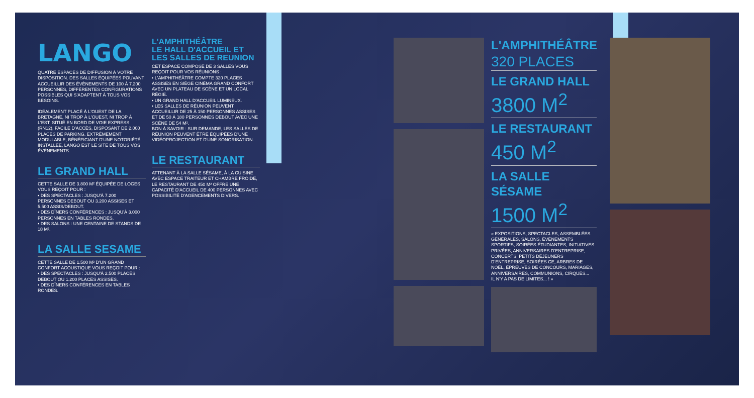LANGO
QUATRE ESPACES DE DIFFUSION À VOTRE DISPOSITION. DES SALLES ÉQUIPÉES POUVANT ACCUEILLIR DES ÉVÈNEMENTS DE 100 À 7.200 PERSONNES, DIFFÉRENTES CONFIGURATIONS POSSIBLES QUI S'ADAPTENT À TOUS VOS BESOINS.
IDÉALEMENT PLACÉ À L'OUEST DE LA BRETAGNE, NI TROP À L'OUEST, NI TROP À L'EST, SITUÉ EN BORD DE VOIE EXPRESS (RN12), FACILE D'ACCÈS, DISPOSANT DE 2.000 PLACES DE PARKING. EXTRÊMEMENT MODULABLE, BÉNÉFICIANT D'UNE NOTORIÉTÉ INSTALLÉE, LANGO EST LE SITE DE TOUS VOS ÉVÈNEMENTS.
LE GRAND HALL
CETTE SALLE DE 3.800 M² ÉQUIPÉE DE LOGES VOUS REÇOIT POUR :
• DES SPECTACLES : JUSQU'À 7.200 PERSONNES DEBOUT OU 3.200 ASSISES ET 5.500 ASSIS/DEBOUT.
• DES DÎNERS CONFÉRENCES : JUSQU'À 3.000 PERSONNES EN TABLES RONDES.
• DES SALONS : UNE CENTAINE DE STANDS DE 18 M².
LA SALLE SESAME
CETTE SALLE DE 1.500 M² D'UN GRAND CONFORT ACOUSTIQUE VOUS REÇOIT POUR :
• DES SPECTACLES : JUSQU'À 2.500 PLACES DEBOUT OU 1.200 PLACES ASSISES.
• DES DÎNERS CONFÉRENCES EN TABLES RONDES.
L'AMPHITHÉÂTRE
LE HALL D'ACCUEIL ET
LES SALLES DE REUNION
CET ESPACE COMPOSÉ DE 3 SALLES VOUS REÇOIT POUR VOS RÉUNIONS :
• L'AMPHITHÉÂTRE COMPTE 320 PLACES ASSISES EN SIÈGE CINÉMA GRAND CONFORT AVEC UN PLATEAU DE SCÈNE ET UN LOCAL RÉGIE.
• UN GRAND HALL D'ACCUEIL LUMINEUX.
• LES SALLES DE RÉUNION PEUVENT ACCUEILLIR DE 25 À 150 PERSONNES ASSISES ET DE 50 À 180 PERSONNES DEBOUT AVEC UNE SCÈNE DE 54 M².
BON À SAVOIR : SUR DEMANDE, LES SALLES DE RÉUNION PEUVENT ÊTRE ÉQUIPÉES D'UNE VIDÉOPROJECTION ET D'UNE SONORISATION.
LE RESTAURANT
ATTENANT À LA SALLE SÉSAME, À LA CUISINE AVEC ESPACE TRAITEUR ET CHAMBRE FROIDE, LE RESTAURANT DE 450 M² OFFRE UNE CAPACITÉ D'ACCUEIL DE 400 PERSONNES AVEC POSSIBILITÉ D'AGENCEMENTS DIVERS.
L'AMPHITHÉÂTRE
320 PLACES
LE GRAND HALL
3800 M<sup>2</sup>
LE RESTAURANT
450 M<sup>2</sup>
LA SALLE SÉSAME
1500 M<sup>2</sup>
« EXPOSITIONS, SPECTACLES, ASSEMBLÉES GÉNÉRALES, SALONS, ÉVÈNEMENTS SPORTIFS, SOIRÉES ÉTUDIANTES, INITIATIVES PRIVÉES, ANNIVERSAIRES D'ENTREPRISE, CONCERTS, PETITS DÉJEUNERS D'ENTREPRISE, SOIRÉES CE, ARBRES DE NOËL, ÉPREUVES DE CONCOURS, MARIAGES, ANNIVERSAIRES, COMMUNIONS, CIRQUES...
IL N'Y A PAS DE LIMITES... ! »